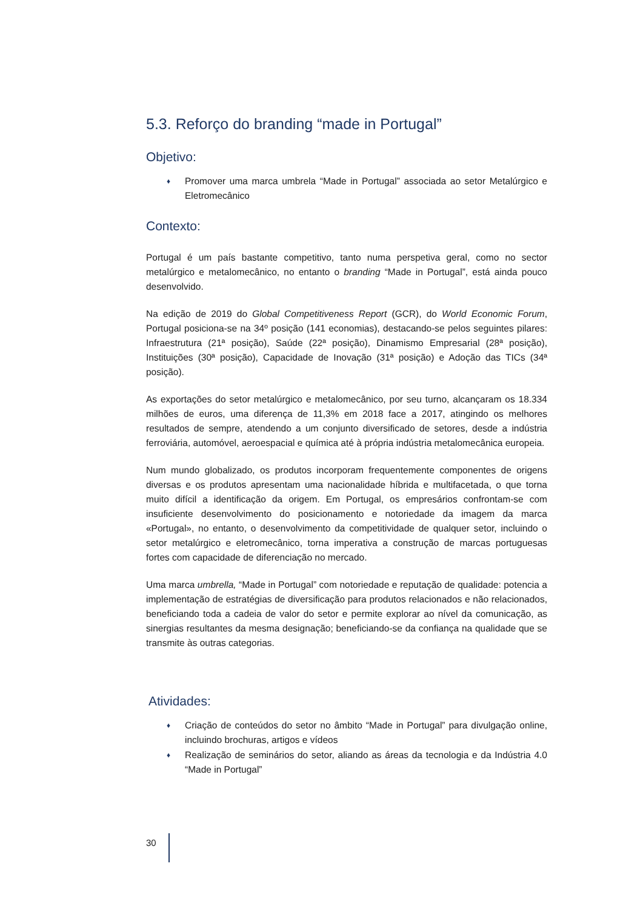5.3. Reforço do branding “made in Portugal”
Objetivo:
♦ Promover uma marca umbrela “Made in Portugal” associada ao setor Metalúrgico e Eletromecânico
Contexto:
Portugal é um país bastante competitivo, tanto numa perspetiva geral, como no sector metalúrgico e metalomecânico, no entanto o branding “Made in Portugal”, está ainda pouco desenvolvido.
Na edição de 2019 do Global Competitiveness Report (GCR), do World Economic Forum, Portugal posiciona-se na 34º posição (141 economias), destacando-se pelos seguintes pilares: Infraestrutura (21ª posição), Saúde (22ª posição), Dinamismo Empresarial (28ª posição), Instituições (30ª posição), Capacidade de Inovação (31ª posição) e Adoção das TICs (34ª posição).
As exportações do setor metalúrgico e metalomecânico, por seu turno, alcançaram os 18.334 milhões de euros, uma diferença de 11,3% em 2018 face a 2017, atingindo os melhores resultados de sempre, atendendo a um conjunto diversificado de setores, desde a indústria ferroviária, automóvel, aeroespacial e química até à própria indústria metalomecânica europeia.
Num mundo globalizado, os produtos incorporam frequentemente componentes de origens diversas e os produtos apresentam uma nacionalidade híbrida e multifacetada, o que torna muito difícil a identificação da origem. Em Portugal, os empresários confrontam-se com insuficiente desenvolvimento do posicionamento e notoriedade da imagem da marca «Portugal», no entanto, o desenvolvimento da competitividade de qualquer setor, incluindo o setor metalúrgico e eletromecânico, torna imperativa a construção de marcas portuguesas fortes com capacidade de diferenciação no mercado.
Uma marca umbrella, “Made in Portugal” com notoriedade e reputação de qualidade: potencia a implementação de estratégias de diversificação para produtos relacionados e não relacionados, beneficiando toda a cadeia de valor do setor e permite explorar ao nível da comunicação, as sinergias resultantes da mesma designação; beneficiando-se da confiança na qualidade que se transmite às outras categorias.
Atividades:
♦ Criação de conteúdos do setor no âmbito “Made in Portugal” para divulgação online, incluindo brochuras, artigos e vídeos
♦ Realização de seminários do setor, aliando as áreas da tecnologia e da Indústria 4.0 “Made in Portugal”
30